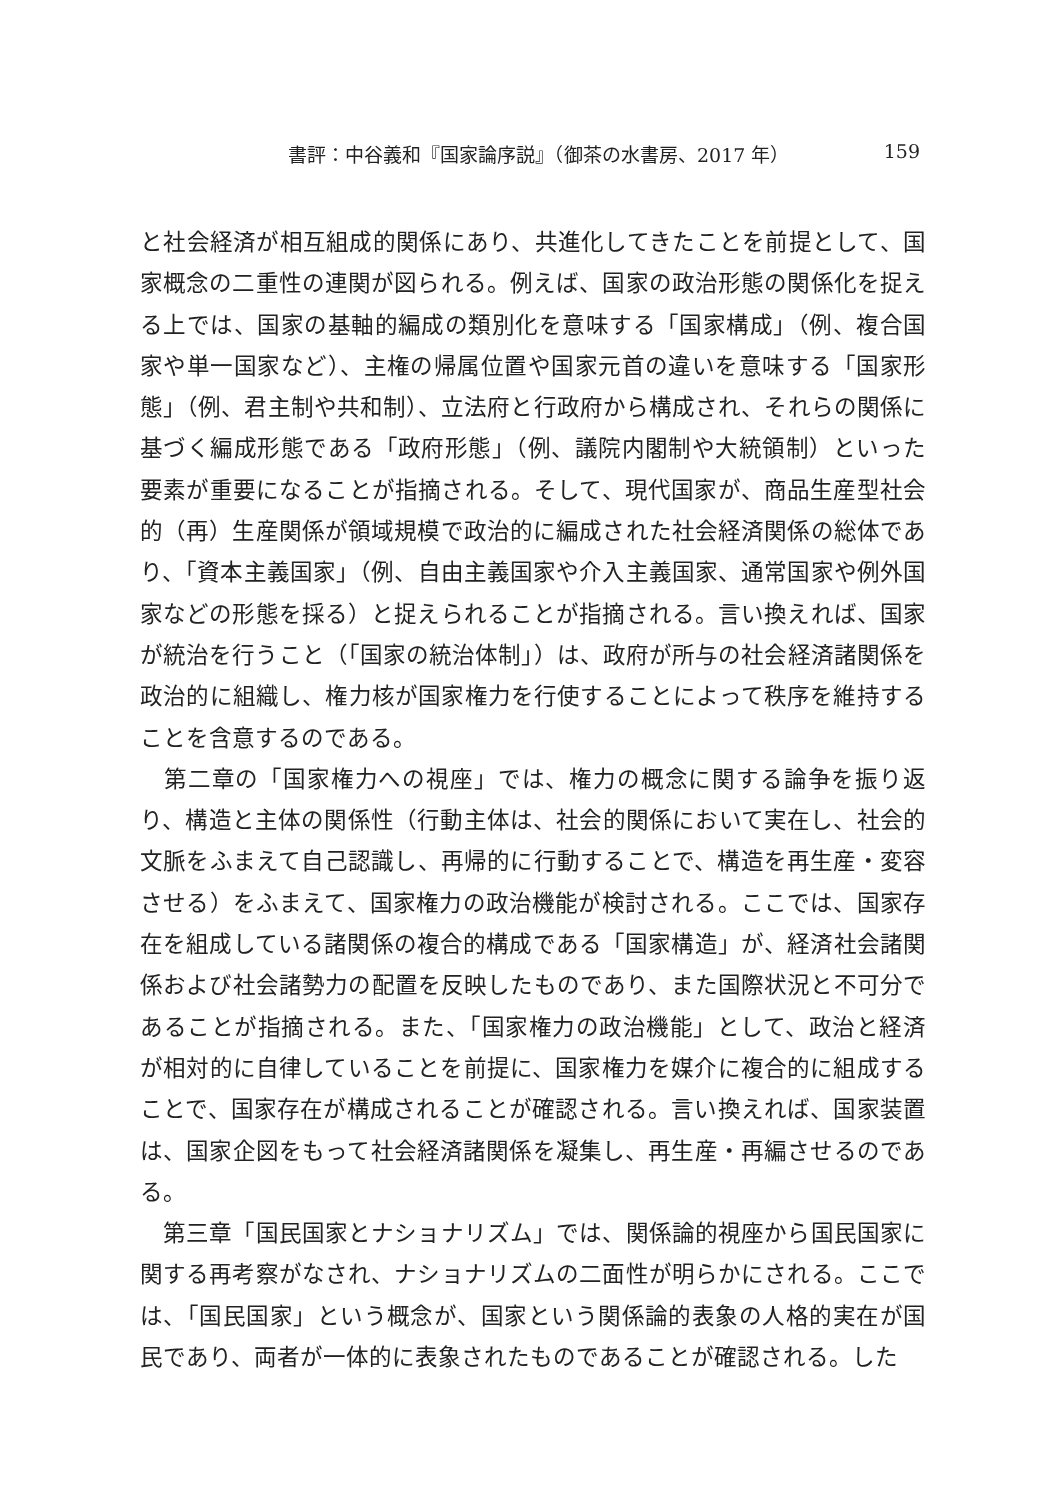書評：中谷義和『国家論序説』（御茶の水書房、2017 年） 159
と社会経済が相互組成的関係にあり、共進化してきたことを前提として、国家概念の二重性の連関が図られる。例えば、国家の政治形態の関係化を捉える上では、国家の基軸的編成の類別化を意味する「国家構成」（例、複合国家や単一国家など）、主権の帰属位置や国家元首の違いを意味する「国家形態」（例、君主制や共和制）、立法府と行政府から構成され、それらの関係に基づく編成形態である「政府形態」（例、議院内閣制や大統領制）といった要素が重要になることが指摘される。そして、現代国家が、商品生産型社会的（再）生産関係が領域規模で政治的に編成された社会経済関係の総体であり、「資本主義国家」（例、自由主義国家や介入主義国家、通常国家や例外国家などの形態を採る）と捉えられることが指摘される。言い換えれば、国家が統治を行うこと（「国家の統治体制」）は、政府が所与の社会経済諸関係を政治的に組織し、権力核が国家権力を行使することによって秩序を維持することを含意するのである。
　第二章の「国家権力への視座」では、権力の概念に関する論争を振り返り、構造と主体の関係性（行動主体は、社会的関係において実在し、社会的文脈をふまえて自己認識し、再帰的に行動することで、構造を再生産・変容させる）をふまえて、国家権力の政治機能が検討される。ここでは、国家存在を組成している諸関係の複合的構成である「国家構造」が、経済社会諸関係および社会諸勢力の配置を反映したものであり、また国際状況と不可分であることが指摘される。また、「国家権力の政治機能」として、政治と経済が相対的に自律していることを前提に、国家権力を媒介に複合的に組成することで、国家存在が構成されることが確認される。言い換えれば、国家装置は、国家企図をもって社会経済諸関係を凝集し、再生産・再編させるのである。
　第三章「国民国家とナショナリズム」では、関係論的視座から国民国家に関する再考察がなされ、ナショナリズムの二面性が明らかにされる。ここでは、「国民国家」という概念が、国家という関係論的表象の人格的実在が国民であり、両者が一体的に表象されたものであることが確認される。した